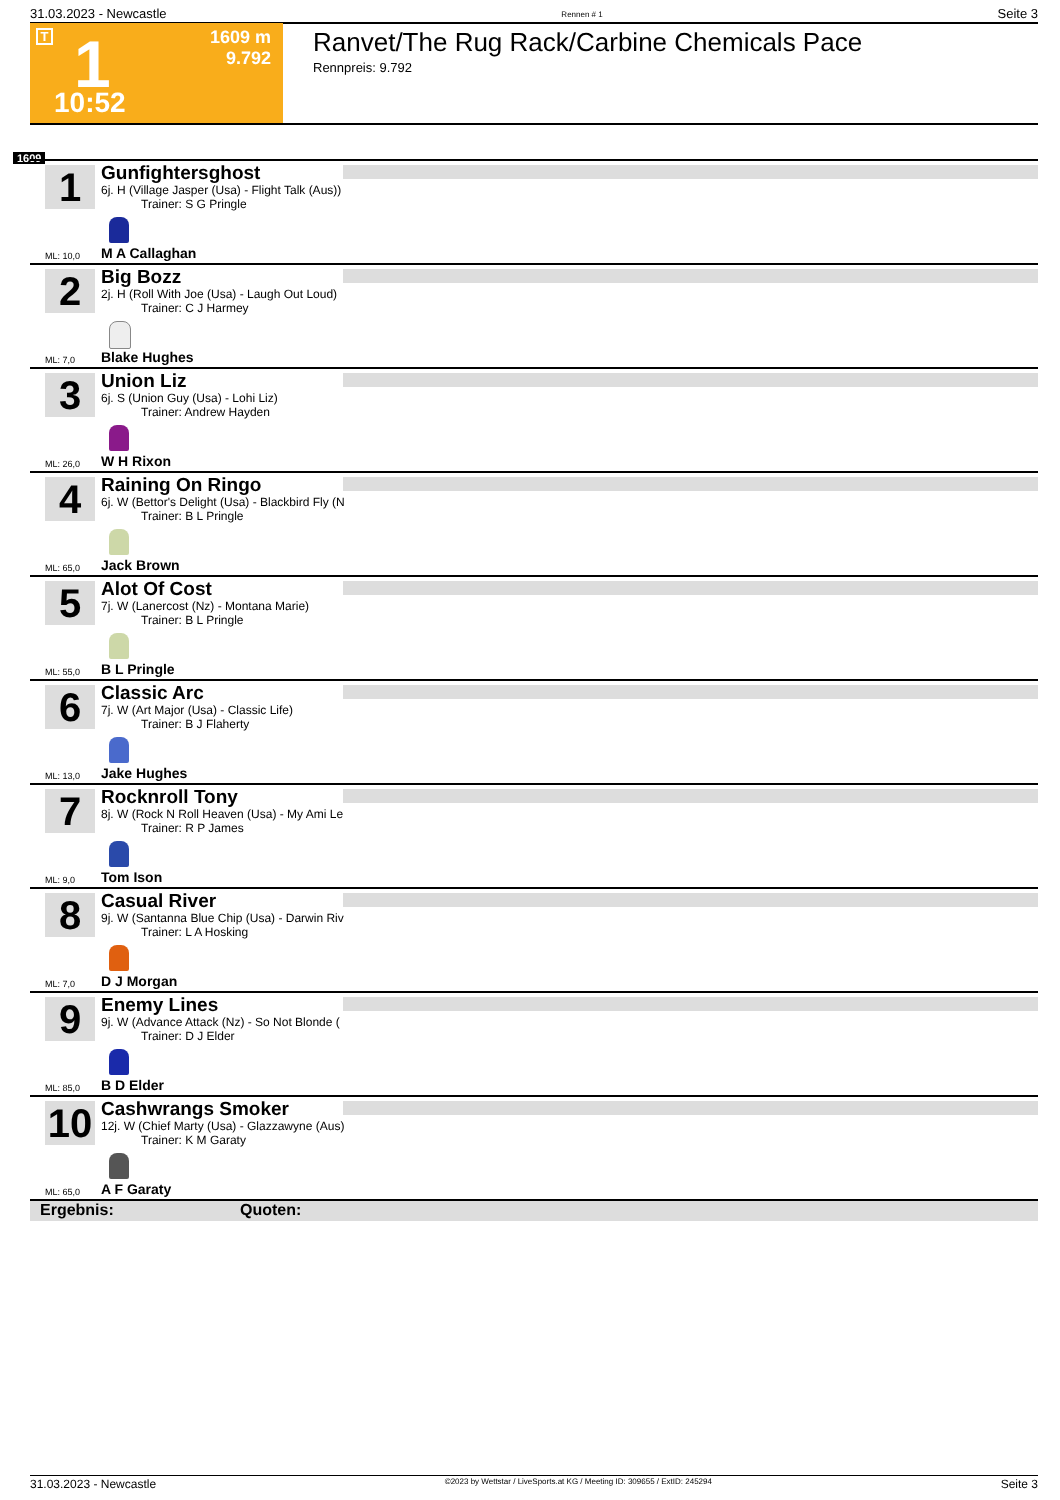31.03.2023 - Newcastle Rennen # 1 Seite 3
T 1
1609 m
9.792
10:52
Ranvet/The Rug Rack/Carbine Chemicals Pace
Rennpreis: 9.792
1609
1
Gunfightersghost
6j. H (Village Jasper (Usa) - Flight Talk (Aus))
Trainer: S G Pringle
ML: 10,0 M A Callaghan
2
Big Bozz
2j. H (Roll With Joe (Usa) - Laugh Out Loud)
Trainer: C J Harmey
ML: 7,0 Blake Hughes
3
Union Liz
6j. S (Union Guy (Usa) - Lohi Liz)
Trainer: Andrew Hayden
ML: 26,0 W H Rixon
4
Raining On Ringo
6j. W (Bettor's Delight (Usa) - Blackbird Fly (N
Trainer: B L Pringle
ML: 65,0 Jack Brown
5
Alot Of Cost
7j. W (Lanercost (Nz) - Montana Marie)
Trainer: B L Pringle
ML: 55,0 B L Pringle
6
Classic Arc
7j. W (Art Major (Usa) - Classic Life)
Trainer: B J Flaherty
ML: 13,0 Jake Hughes
7
Rocknroll Tony
8j. W (Rock N Roll Heaven (Usa) - My Ami Le
Trainer: R P James
ML: 9,0 Tom Ison
8
Casual River
9j. W (Santanna Blue Chip (Usa) - Darwin Riv
Trainer: L A Hosking
ML: 7,0 D J Morgan
9
Enemy Lines
9j. W (Advance Attack (Nz) - So Not Blonde (
Trainer: D J Elder
ML: 85,0 B D Elder
10
Cashwrangs Smoker
12j. W (Chief Marty (Usa) - Glazzawyne (Aus)
Trainer: K M Garaty
ML: 65,0 A F Garaty
Ergebnis: Quoten:
31.03.2023 - Newcastle ©2023 by Wettstar / LiveSports.at KG / Meeting ID: 309655 / ExtID: 245294 Seite 3